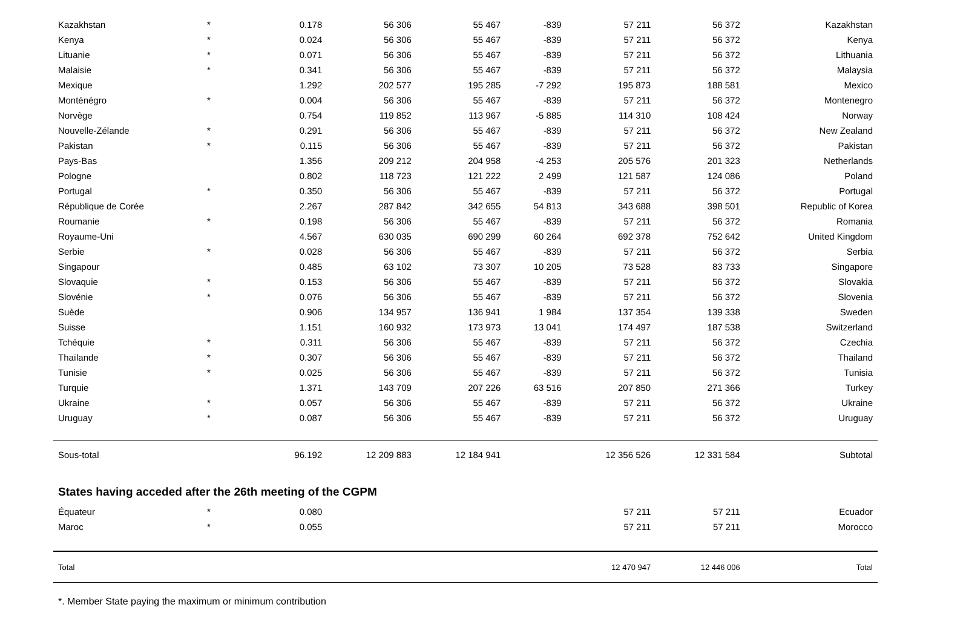| Kazakhstan | * | 0.178 | 56 306 | 55 467 | -839 | 57 211 | 56 372 | Kazakhstan |
| Kenya | * | 0.024 | 56 306 | 55 467 | -839 | 57 211 | 56 372 | Kenya |
| Lituanie | * | 0.071 | 56 306 | 55 467 | -839 | 57 211 | 56 372 | Lithuania |
| Malaisie | * | 0.341 | 56 306 | 55 467 | -839 | 57 211 | 56 372 | Malaysia |
| Mexique | | 1.292 | 202 577 | 195 285 | -7 292 | 195 873 | 188 581 | Mexico |
| Monténégro | * | 0.004 | 56 306 | 55 467 | -839 | 57 211 | 56 372 | Montenegro |
| Norvège | | 0.754 | 119 852 | 113 967 | -5 885 | 114 310 | 108 424 | Norway |
| Nouvelle-Zélande | * | 0.291 | 56 306 | 55 467 | -839 | 57 211 | 56 372 | New Zealand |
| Pakistan | * | 0.115 | 56 306 | 55 467 | -839 | 57 211 | 56 372 | Pakistan |
| Pays-Bas | | 1.356 | 209 212 | 204 958 | -4 253 | 205 576 | 201 323 | Netherlands |
| Pologne | | 0.802 | 118 723 | 121 222 | 2 499 | 121 587 | 124 086 | Poland |
| Portugal | * | 0.350 | 56 306 | 55 467 | -839 | 57 211 | 56 372 | Portugal |
| République de Corée | | 2.267 | 287 842 | 342 655 | 54 813 | 343 688 | 398 501 | Republic of Korea |
| Roumanie | * | 0.198 | 56 306 | 55 467 | -839 | 57 211 | 56 372 | Romania |
| Royaume-Uni | | 4.567 | 630 035 | 690 299 | 60 264 | 692 378 | 752 642 | United Kingdom |
| Serbie | * | 0.028 | 56 306 | 55 467 | -839 | 57 211 | 56 372 | Serbia |
| Singapour | | 0.485 | 63 102 | 73 307 | 10 205 | 73 528 | 83 733 | Singapore |
| Slovaquie | * | 0.153 | 56 306 | 55 467 | -839 | 57 211 | 56 372 | Slovakia |
| Slovénie | * | 0.076 | 56 306 | 55 467 | -839 | 57 211 | 56 372 | Slovenia |
| Suède | | 0.906 | 134 957 | 136 941 | 1 984 | 137 354 | 139 338 | Sweden |
| Suisse | | 1.151 | 160 932 | 173 973 | 13 041 | 174 497 | 187 538 | Switzerland |
| Tchéquie | * | 0.311 | 56 306 | 55 467 | -839 | 57 211 | 56 372 | Czechia |
| Thaïlande | * | 0.307 | 56 306 | 55 467 | -839 | 57 211 | 56 372 | Thailand |
| Tunisie | * | 0.025 | 56 306 | 55 467 | -839 | 57 211 | 56 372 | Tunisia |
| Turquie | | 1.371 | 143 709 | 207 226 | 63 516 | 207 850 | 271 366 | Turkey |
| Ukraine | * | 0.057 | 56 306 | 55 467 | -839 | 57 211 | 56 372 | Ukraine |
| Uruguay | * | 0.087 | 56 306 | 55 467 | -839 | 57 211 | 56 372 | Uruguay |
| Sous-total | | 96.192 | 12 209 883 | 12 184 941 | | 12 356 526 | 12 331 584 | Subtotal |
| States having acceded after the 26th meeting of the CGPM | | | | | | | | |
| Équateur | * | 0.080 | | | | 57 211 | 57 211 | Ecuador |
| Maroc | * | 0.055 | | | | 57 211 | 57 211 | Morocco |
| Total | | | | | | 12 470 947 | 12 446 006 | Total |
*. Member State paying the maximum or minimum contribution